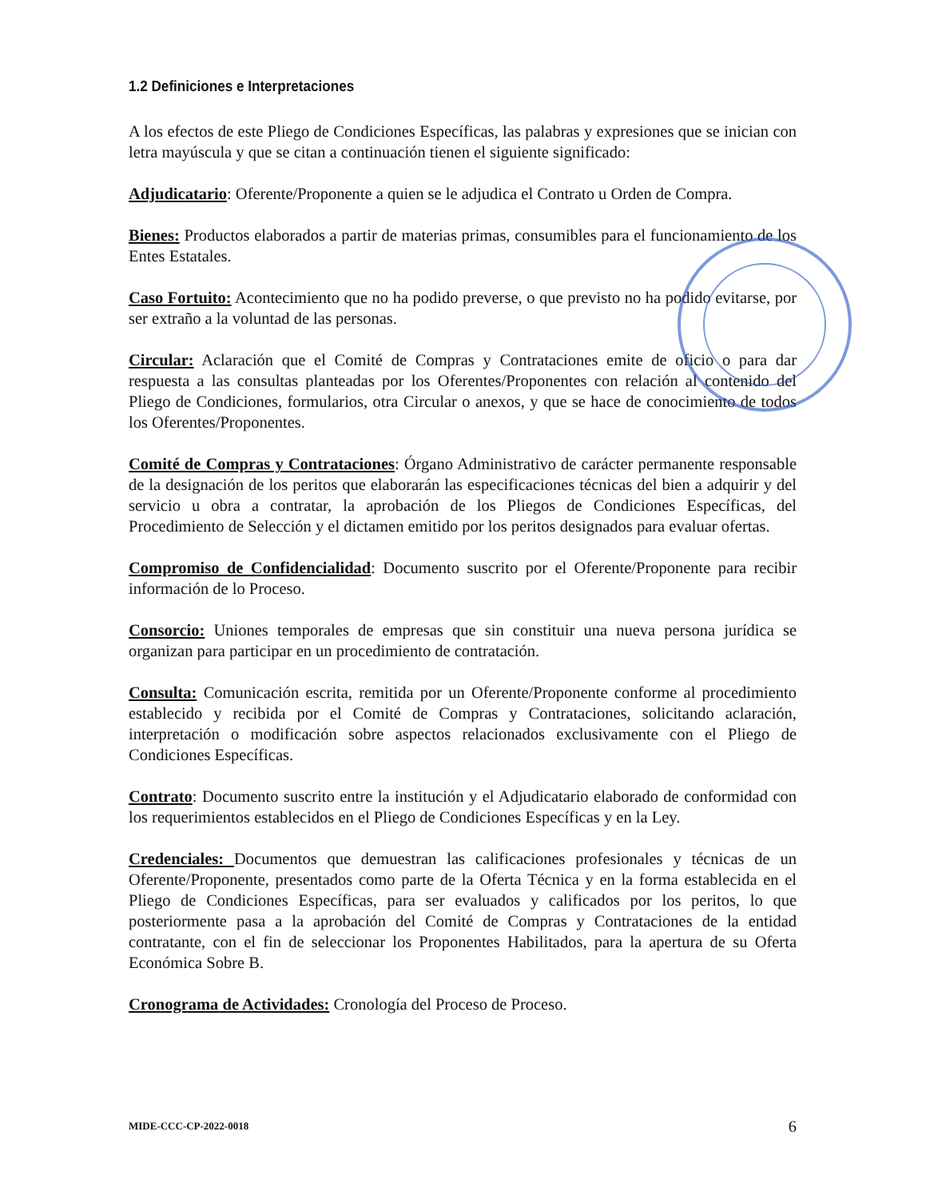1.2 Definiciones e Interpretaciones
A los efectos de este Pliego de Condiciones Específicas, las palabras y expresiones que se inician con letra mayúscula y que se citan a continuación tienen el siguiente significado:
Adjudicatario: Oferente/Proponente a quien se le adjudica el Contrato u Orden de Compra.
Bienes: Productos elaborados a partir de materias primas, consumibles para el funcionamiento de los Entes Estatales.
Caso Fortuito: Acontecimiento que no ha podido preverse, o que previsto no ha podido evitarse, por ser extraño a la voluntad de las personas.
Circular: Aclaración que el Comité de Compras y Contrataciones emite de oficio o para dar respuesta a las consultas planteadas por los Oferentes/Proponentes con relación al contenido del Pliego de Condiciones, formularios, otra Circular o anexos, y que se hace de conocimiento de todos los Oferentes/Proponentes.
Comité de Compras y Contrataciones: Órgano Administrativo de carácter permanente responsable de la designación de los peritos que elaborarán las especificaciones técnicas del bien a adquirir y del servicio u obra a contratar, la aprobación de los Pliegos de Condiciones Específicas, del Procedimiento de Selección y el dictamen emitido por los peritos designados para evaluar ofertas.
Compromiso de Confidencialidad: Documento suscrito por el Oferente/Proponente para recibir información de lo Proceso.
Consorcio: Uniones temporales de empresas que sin constituir una nueva persona jurídica se organizan para participar en un procedimiento de contratación.
Consulta: Comunicación escrita, remitida por un Oferente/Proponente conforme al procedimiento establecido y recibida por el Comité de Compras y Contrataciones, solicitando aclaración, interpretación o modificación sobre aspectos relacionados exclusivamente con el Pliego de Condiciones Específicas.
Contrato: Documento suscrito entre la institución y el Adjudicatario elaborado de conformidad con los requerimientos establecidos en el Pliego de Condiciones Específicas y en la Ley.
Credenciales: Documentos que demuestran las calificaciones profesionales y técnicas de un Oferente/Proponente, presentados como parte de la Oferta Técnica y en la forma establecida en el Pliego de Condiciones Específicas, para ser evaluados y calificados por los peritos, lo que posteriormente pasa a la aprobación del Comité de Compras y Contrataciones de la entidad contratante, con el fin de seleccionar los Proponentes Habilitados, para la apertura de su Oferta Económica Sobre B.
Cronograma de Actividades: Cronología del Proceso de Proceso.
MIDE-CCC-CP-2022-0018 6